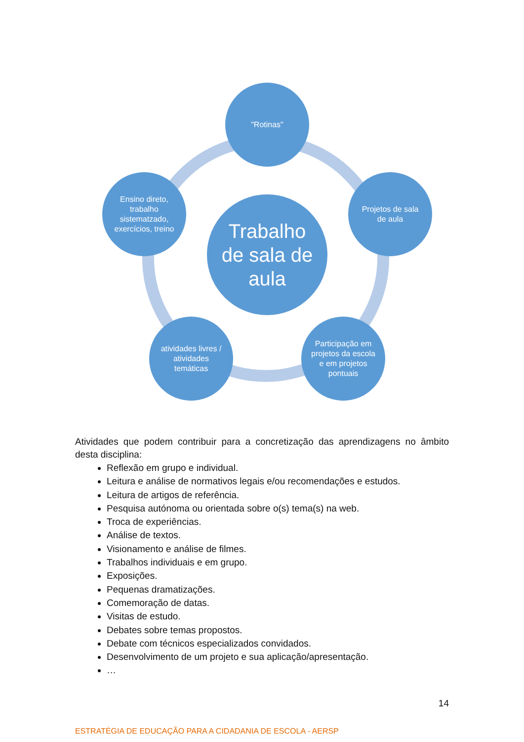Trabalho de sala de aula
"Rotinas"
Projetos de sala de aula
Participação em projetos da escola e em projetos pontuais
atividades livres / atividades temáticas
Ensino direto, trabalho sistematzado, exercícios, treino
Atividades que podem contribuir para a concretização das aprendizagens no âmbito desta disciplina:
Reflexão em grupo e individual.
Leitura e análise de normativos legais e/ou recomendações e estudos.
Leitura de artigos de referência.
Pesquisa autónoma ou orientada sobre o(s) tema(s) na web.
Troca de experiências.
Análise de textos.
Visionamento e análise de filmes.
Trabalhos individuais e em grupo.
Exposições.
Pequenas dramatizações.
Comemoração de datas.
Visitas de estudo.
Debates sobre temas propostos.
Debate com técnicos especializados convidados.
Desenvolvimento de um projeto e sua aplicação/apresentação.
…
14
ESTRATÉGIA DE EDUCAÇÃO PARA A CIDADANIA DE ESCOLA - AERSP